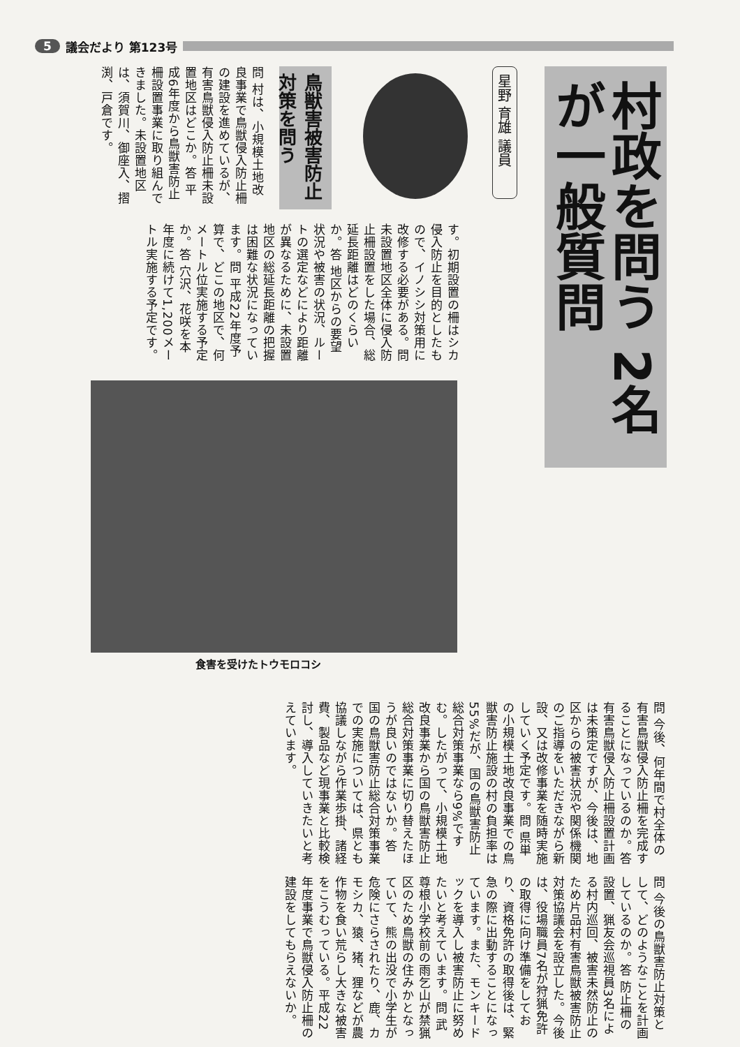5 議会だより 第123号
村政を問う 2名が一般質問
星野 育雄 議員
鳥獣害被害防止対策を問う
問 村は、小規模土地改良事業で鳥獣侵入防止柵の建設を進めているが、有害鳥獣侵入防止柵未設置地区はどこか。答 平成6年度から鳥獣害防止柵設置事業に取り組んできました。未設置地区は、須賀川、御座入、摺渕、戸倉です。
す。初期設置の柵はシカ侵入防止を目的としたもので、イノシシ対策用に改修する必要がある。問 未設置地区全体に侵入防止柵設置をした場合、総延長距離はどのくらいか。答 地区からの要望状況や被害の状況、ルートの選定などにより距離が異なるために、未設置地区の総延長距離の把握は困難な状況になっています。問 平成22年度予算で、どこの地区で、何メートル位実施する予定か。答 穴沢、花咲を本年度に続けて1,200メートル実施する予定です。
食害を受けたトウモロコシ
問 今後、何年間で村全体の有害鳥獣侵入防止柵を完成することになっているのか。答 有害鳥獣侵入防止柵設置計画は未策定ですが、今後は、地区からの被害状況や関係機関のご指導をいただきながら新設、又は改修事業を随時実施していく予定です。問 県単の小規模土地改良事業での鳥獣害防止施設の村の負担率は55%だが、国の鳥獣害防止総合対策事業なら9%ですむ。したがって、小規模土地改良事業から国の鳥獣害防止総合対策事業に切り替えたほうが良いのではないか。答 国の鳥獣害防止総合対策事業での実施については、県とも協議しながら作業歩掛、諸経費、製品など現事業と比較検討し、導入していきたいと考えています。
問 今後の鳥獣害防止対策として、どのようなことを計画しているのか。答 防止柵の設置、猟友会巡視員3名による村内巡回、被害未然防止のため片品村有害鳥獣被害防止対策協議会を設立した。今後は、役場職員7名が狩猟免許の取得に向け準備をしており、資格免許の取得後は、緊急の際に出動することになっています。また、モンキードックを導入し被害防止に努めたいと考えています。問 武尊根小学校前の雨乞山が禁猟区のため鳥獣の住みかとなっていて、熊の出没で小学生が危険にさらされたり、鹿、カモシカ、猿、猪、狸などが農作物を食い荒らし大きな被害をこうむっている。平成22年度事業で鳥獣侵入防止柵の建設をしてもらえないか。